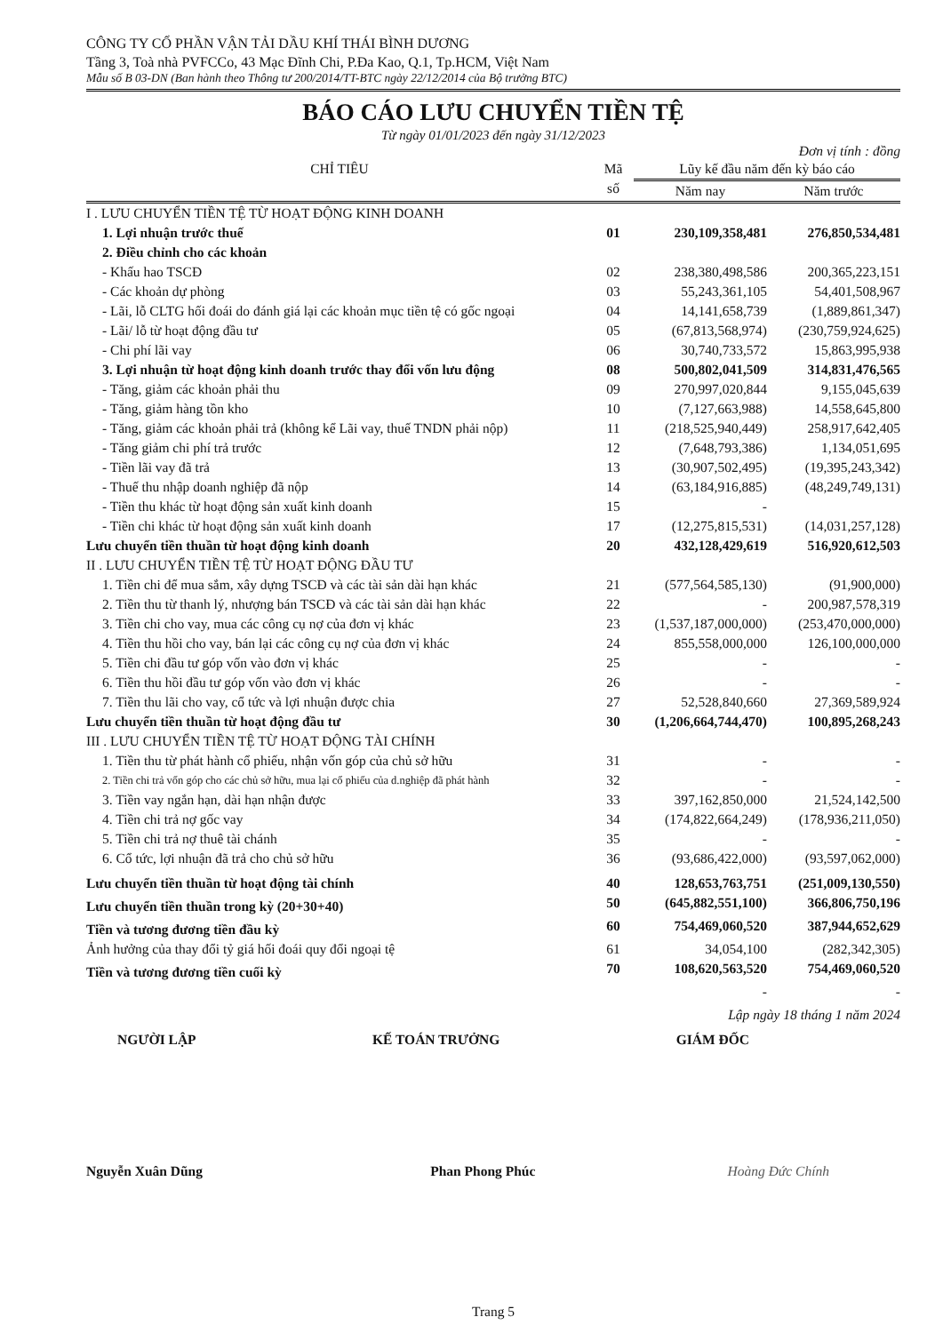CÔNG TY CỔ PHẦN VẬN TẢI DẦU KHÍ THÁI BÌNH DƯƠNG
Tầng 3, Toà nhà PVFCCo, 43 Mạc Đĩnh Chi, P.Đa Kao, Q.1, Tp.HCM, Việt Nam
Mẫu số B 03-DN (Ban hành theo Thông tư 200/2014/TT-BTC ngày 22/12/2014 của Bộ trưởng BTC)
BÁO CÁO LƯU CHUYỂN TIỀN TỆ
Từ ngày 01/01/2023 đến ngày 31/12/2023
Đơn vị tính : đồng
| CHỈ TIÊU | Mã số | Lũy kế đầu năm đến kỳ báo cáo | |
| --- | --- | --- | --- |
| | | Năm nay | Năm trước |
| I . LƯU CHUYỂN TIỀN TỆ TỪ HOẠT ĐỘNG KINH DOANH | | | |
| 1. Lợi nhuận trước thuế | 01 | 230,109,358,481 | 276,850,534,481 |
| 2. Điều chỉnh cho các khoản | | | |
| - Khấu hao TSCĐ | 02 | 238,380,498,586 | 200,365,223,151 |
| - Các khoản dự phòng | 03 | 55,243,361,105 | 54,401,508,967 |
| - Lãi, lỗ CLTG hối đoái do đánh giá lại các khoản mục tiền tệ có gốc ngoại | 04 | 14,141,658,739 | (1,889,861,347) |
| - Lãi/ lỗ từ hoạt động đầu tư | 05 | (67,813,568,974) | (230,759,924,625) |
| - Chi phí lãi vay | 06 | 30,740,733,572 | 15,863,995,938 |
| 3. Lợi nhuận từ hoạt động kinh doanh trước thay đổi vốn lưu động | 08 | 500,802,041,509 | 314,831,476,565 |
| - Tăng, giảm các khoản phải thu | 09 | 270,997,020,844 | 9,155,045,639 |
| - Tăng, giảm hàng tồn kho | 10 | (7,127,663,988) | 14,558,645,800 |
| - Tăng, giảm các khoản phải trả (không kể Lãi vay, thuế TNDN phải nộp) | 11 | (218,525,940,449) | 258,917,642,405 |
| - Tăng giảm chi phí trả trước | 12 | (7,648,793,386) | 1,134,051,695 |
| - Tiền lãi vay đã trả | 13 | (30,907,502,495) | (19,395,243,342) |
| - Thuế thu nhập doanh nghiệp đã nộp | 14 | (63,184,916,885) | (48,249,749,131) |
| - Tiền thu khác từ hoạt động sản xuất kinh doanh | 15 | - | |
| - Tiền chi khác từ hoạt động sản xuất kinh doanh | 17 | (12,275,815,531) | (14,031,257,128) |
| Lưu chuyển tiền thuần từ hoạt động kinh doanh | 20 | 432,128,429,619 | 516,920,612,503 |
| II . LƯU CHUYỂN TIỀN TỆ TỪ HOẠT ĐỘNG ĐẦU TƯ | | | |
| 1. Tiền chi để mua sắm, xây dựng TSCĐ và các tài sản dài hạn khác | 21 | (577,564,585,130) | (91,900,000) |
| 2. Tiền thu từ thanh lý, nhượng bán TSCĐ và các tài sản dài hạn khác | 22 | - | 200,987,578,319 |
| 3. Tiền chi cho vay, mua các công cụ nợ của đơn vị khác | 23 | (1,537,187,000,000) | (253,470,000,000) |
| 4. Tiền thu hồi cho vay, bán lại các công cụ nợ của đơn vị khác | 24 | 855,558,000,000 | 126,100,000,000 |
| 5. Tiền chi đầu tư góp vốn vào đơn vị khác | 25 | - | - |
| 6. Tiền thu hồi đầu tư góp vốn vào đơn vị khác | 26 | - | - |
| 7. Tiền thu lãi cho vay, cổ tức và lợi nhuận được chia | 27 | 52,528,840,660 | 27,369,589,924 |
| Lưu chuyển tiền thuần từ hoạt động đầu tư | 30 | (1,206,664,744,470) | 100,895,268,243 |
| III . LƯU CHUYỂN TIỀN TỆ TỪ HOẠT ĐỘNG TÀI CHÍNH | | | |
| 1. Tiền thu từ phát hành cổ phiếu, nhận vốn góp của chủ sở hữu | 31 | - | - |
| 2. Tiền chi trả vốn góp cho các chủ sở hữu, mua lại cổ phiếu của d.nghiệp đã phát hành | 32 | - | - |
| 3. Tiền vay ngắn hạn, dài hạn nhận được | 33 | 397,162,850,000 | 21,524,142,500 |
| 4. Tiền chi trả nợ gốc vay | 34 | (174,822,664,249) | (178,936,211,050) |
| 5. Tiền chi trả nợ thuê tài chánh | 35 | - | - |
| 6. Cổ tức, lợi nhuận đã trả cho chủ sở hữu | 36 | (93,686,422,000) | (93,597,062,000) |
| Lưu chuyển tiền thuần từ hoạt động tài chính | 40 | 128,653,763,751 | (251,009,130,550) |
| Lưu chuyển tiền thuần trong kỳ (20+30+40) | 50 | (645,882,551,100) | 366,806,750,196 |
| Tiền và tương đương tiền đầu kỳ | 60 | 754,469,060,520 | 387,944,652,629 |
| Ảnh hưởng của thay đổi tỷ giá hối đoái quy đổi ngoại tệ | 61 | 34,054,100 | (282,342,305) |
| Tiền và tương đương tiền cuối kỳ | 70 | 108,620,563,520 | 754,469,060,520 |
| | | - | - |
Lập ngày 18 tháng 1 năm 2024
NGƯỜI LẬP KẾ TOÁN TRƯỞNG GIÁM ĐỐC
Nguyễn Xuân Dũng Phan Phong Phúc Hoàng Đức Chính
Trang 5